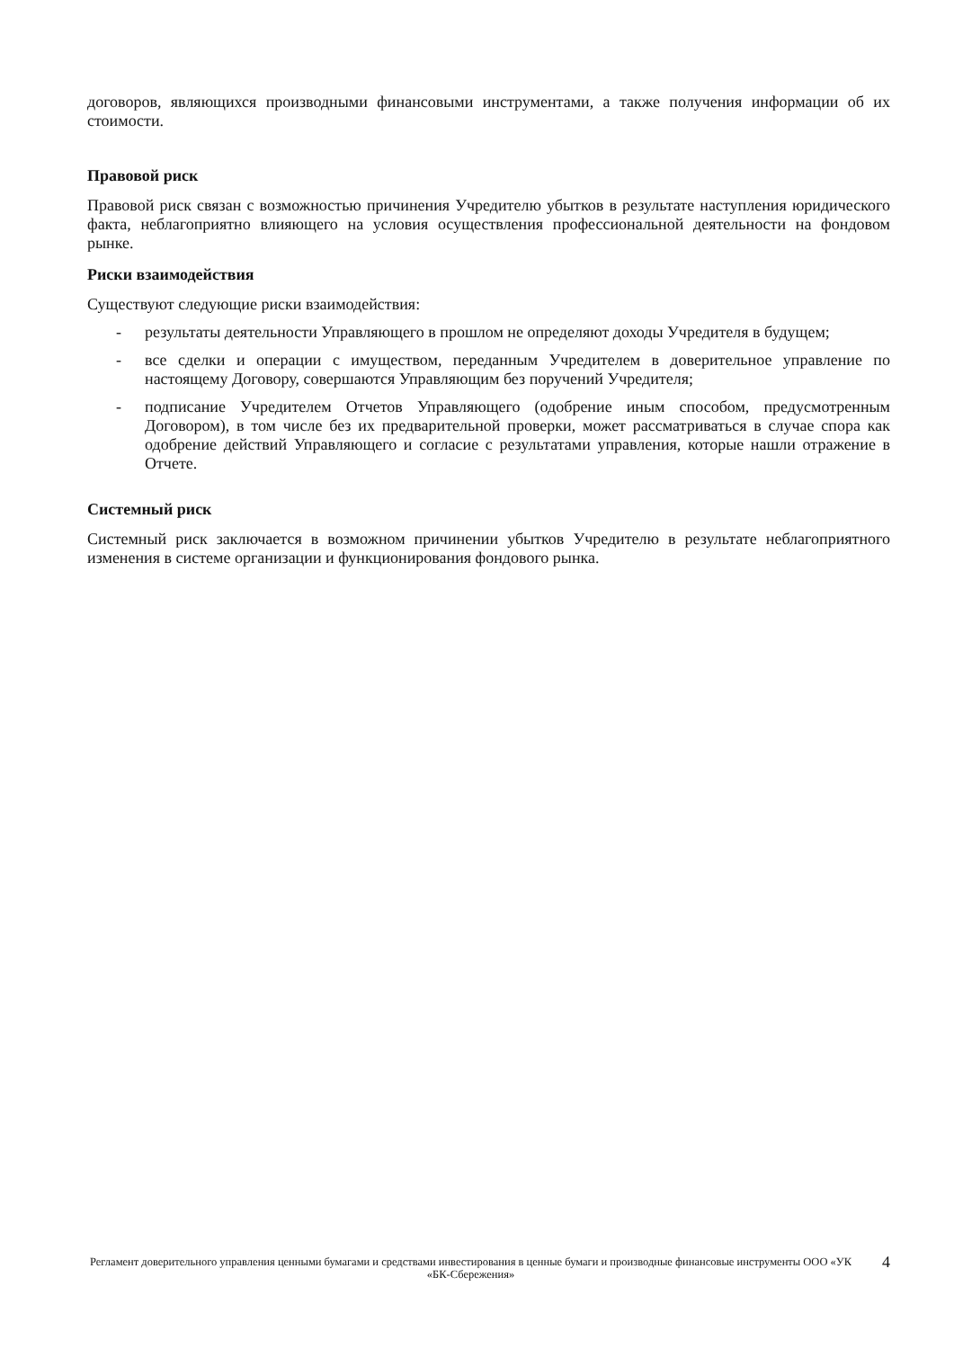договоров, являющихся производными финансовыми инструментами, а также получения информации об их стоимости.
Правовой риск
Правовой риск связан с возможностью причинения Учредителю убытков в результате наступления юридического факта, неблагоприятно влияющего на условия осуществления профессиональной деятельности на фондовом рынке.
Риски взаимодействия
Существуют следующие риски взаимодействия:
- результаты деятельности Управляющего в прошлом не определяют доходы Учредителя в будущем;
- все сделки и операции с имуществом, переданным Учредителем в доверительное управление по настоящему Договору, совершаются Управляющим без поручений Учредителя;
- подписание Учредителем Отчетов Управляющего (одобрение иным способом, предусмотренным Договором), в том числе без их предварительной проверки, может рассматриваться в случае спора как одобрение действий Управляющего и согласие с результатами управления, которые нашли отражение в Отчете.
Системный риск
Системный риск заключается в возможном причинении убытков Учредителю в результате неблагоприятного изменения в системе организации и функционирования фондового рынка.
Регламент доверительного управления ценными бумагами и средствами инвестирования в ценные бумаги и производные финансовые инструменты ООО «УК «БК-Сбережения»
4